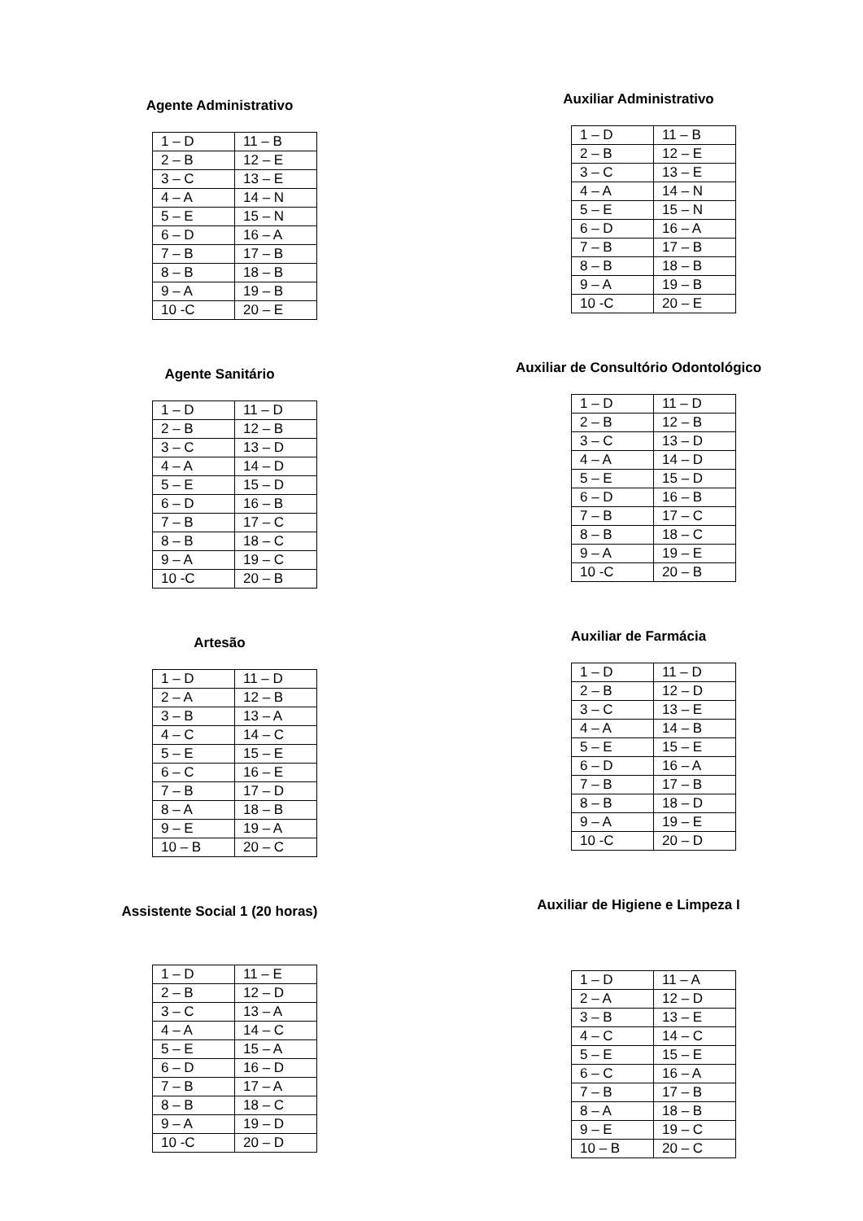Agente Administrativo
| 1 – D | 11 – B |
| 2 – B | 12 – E |
| 3 – C | 13 – E |
| 4 – A | 14 – N |
| 5 – E | 15 – N |
| 6 – D | 16 – A |
| 7 – B | 17 – B |
| 8 – B | 18 – B |
| 9 – A | 19 – B |
| 10 -C | 20 – E |
Agente Sanitário
| 1 – D | 11 – D |
| 2 – B | 12 – B |
| 3 – C | 13 – D |
| 4 – A | 14 – D |
| 5 – E | 15 – D |
| 6 – D | 16 – B |
| 7 – B | 17 – C |
| 8 – B | 18 – C |
| 9 – A | 19 – C |
| 10 -C | 20 – B |
Artesão
| 1 – D | 11 – D |
| 2 – A | 12 – B |
| 3 – B | 13 – A |
| 4 – C | 14 – C |
| 5 – E | 15 – E |
| 6 – C | 16 – E |
| 7 – B | 17 – D |
| 8 – A | 18 – B |
| 9 – E | 19 – A |
| 10 – B | 20 – C |
Assistente Social 1 (20 horas)
| 1 – D | 11 – E |
| 2 – B | 12 – D |
| 3 – C | 13 – A |
| 4 – A | 14 – C |
| 5 – E | 15 – A |
| 6 – D | 16 – D |
| 7 – B | 17 – A |
| 8 – B | 18 – C |
| 9 – A | 19 – D |
| 10 -C | 20 – D |
Auxiliar Administrativo
| 1 – D | 11 – B |
| 2 – B | 12 – E |
| 3 – C | 13 – E |
| 4 – A | 14 – N |
| 5 – E | 15 – N |
| 6 – D | 16 – A |
| 7 – B | 17 – B |
| 8 – B | 18 – B |
| 9 – A | 19 – B |
| 10 -C | 20 – E |
Auxiliar de Consultório Odontológico
| 1 – D | 11 – D |
| 2 – B | 12 – B |
| 3 – C | 13 – D |
| 4 – A | 14 – D |
| 5 – E | 15 – D |
| 6 – D | 16 – B |
| 7 – B | 17 – C |
| 8 – B | 18 – C |
| 9 – A | 19 – E |
| 10 -C | 20 – B |
Auxiliar de Farmácia
| 1 – D | 11 – D |
| 2 – B | 12 – D |
| 3 – C | 13 – E |
| 4 – A | 14 – B |
| 5 – E | 15 – E |
| 6 – D | 16 – A |
| 7 – B | 17 – B |
| 8 – B | 18 – D |
| 9 – A | 19 – E |
| 10 -C | 20 – D |
Auxiliar de Higiene e Limpeza I
| 1 – D | 11 – A |
| 2 – A | 12 – D |
| 3 – B | 13 – E |
| 4 – C | 14 – C |
| 5 – E | 15 – E |
| 6 – C | 16 – A |
| 7 – B | 17 – B |
| 8 – A | 18 – B |
| 9 – E | 19 – C |
| 10 – B | 20 – C |